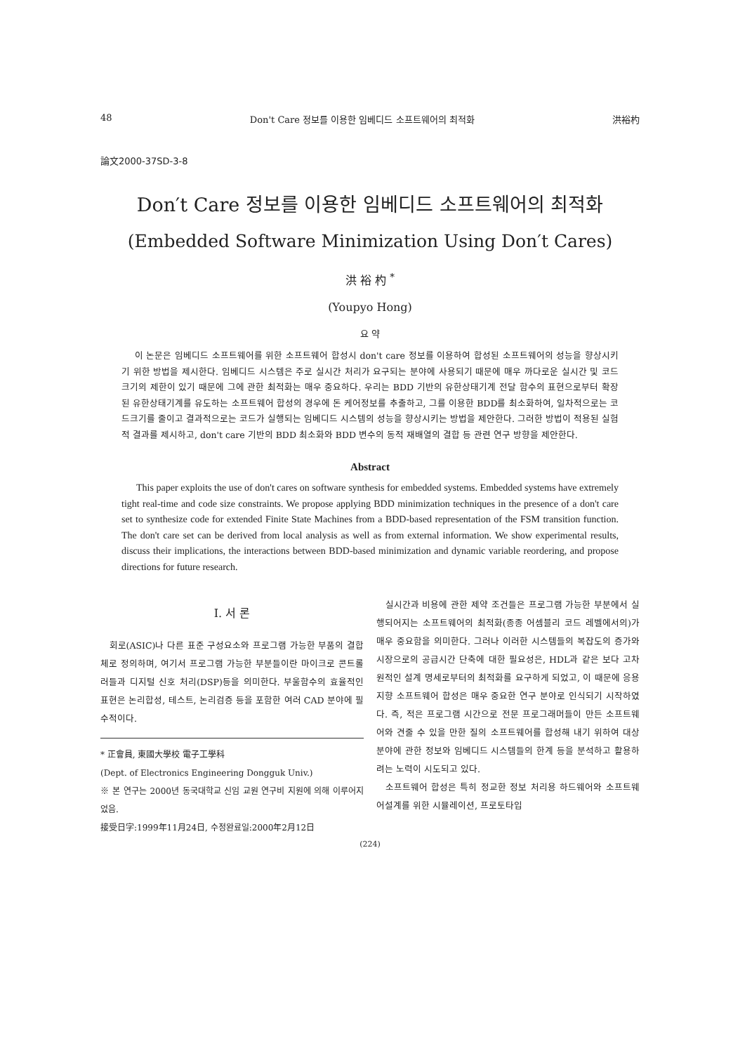48 Don't Care 정보를 이용한 임베디드 소프트웨어의 최적화 洪裕杓
論文2000-37SD-3-8
Don′t Care 정보를 이용한 임베디드 소프트웨어의 최적화
(Embedded Software Minimization Using Don′t Cares)
洪 裕 杓 <sup>*</sup>
(Youpyo Hong)
요 약
이 논문은 임베디드 소프트웨어를 위한 소프트웨어 합성시 don't care 정보를 이용하여 합성된 소프트웨어의 성능을 향상시키기 위한 방법을 제시한다. 임베디드 시스템은 주로 실시간 처리가 요구되는 분야에 사용되기 때문에 매우 까다로운 실시간 및 코드 크기의 제한이 있기 때문에 그에 관한 최적화는 매우 중요하다. 우리는 BDD 기반의 유한상태기계 전달 함수의 표현으로부터 확장된 유한상태기계를 유도하는 소프트웨어 합성의 경우에 돈 케어정보를 추출하고, 그를 이용한 BDD를 최소화하여, 일차적으로는 코드크기를 줄이고 결과적으로는 코드가 실행되는 임베디드 시스템의 성능을 향상시키는 방법을 제안한다. 그러한 방법이 적용된 실험적 결과를 제시하고, don't care 기반의 BDD 최소화와 BDD 변수의 동적 재배열의 결합 등 관련 연구 방향을 제안한다.
Abstract
This paper exploits the use of don't cares on software synthesis for embedded systems. Embedded systems have extremely tight real-time and code size constraints. We propose applying BDD minimization techniques in the presence of a don't care set to synthesize code for extended Finite State Machines from a BDD-based representation of the FSM transition function. The don't care set can be derived from local analysis as well as from external information. We show experimental results, discuss their implications, the interactions between BDD-based minimization and dynamic variable reordering, and propose directions for future research.
I. 서 론
회로(ASIC)나 다른 표준 구성요소와 프로그램 가능한 부품의 결합체로 정의하며, 여기서 프로그램 가능한 부분들이란 마이크로 콘트롤러들과 디지털 신호 처리(DSP)등을 의미한다. 부울함수의 효율적인 표현은 논리합성, 테스트, 논리검증 등을 포함한 여러 CAD 분야에 필수적이다.
* 正會員, 東國大學校 電子工學科
(Dept. of Electronics Engineering Dongguk Univ.)
※ 본 연구는 2000년 동국대학교 신임 교원 연구비 지원에 의해 이루어지었음.
接受日字:1999年11月24日, 수정완료일:2000年2月12日
실시간과 비용에 관한 제약 조건들은 프로그램 가능한 부분에서 실행되어지는 소프트웨어의 최적화(종종 어셈블리 코드 레벨에서의)가 매우 중요함을 의미한다. 그러나 이러한 시스템들의 복잡도의 증가와 시장으로의 공급시간 단축에 대한 필요성은, HDL과 같은 보다 고차원적인 설계 명세로부터의 최적화를 요구하게 되었고, 이 때문에 응용 지향 소프트웨어 합성은 매우 중요한 연구 분야로 인식되기 시작하였다. 즉, 적은 프로그램 시간으로 전문 프로그래머들이 만든 소프트웨어와 견줄 수 있을 만한 질의 소프트웨어를 합성해 내기 위하여 대상분야에 관한 정보와 임베디드 시스템들의 한계 등을 분석하고 활용하려는 노력이 시도되고 있다.
소프트웨어 합성은 특히 정교한 정보 처리용 하드웨어와 소프트웨어설계를 위한 시뮬레이션, 프로토타입
(224)